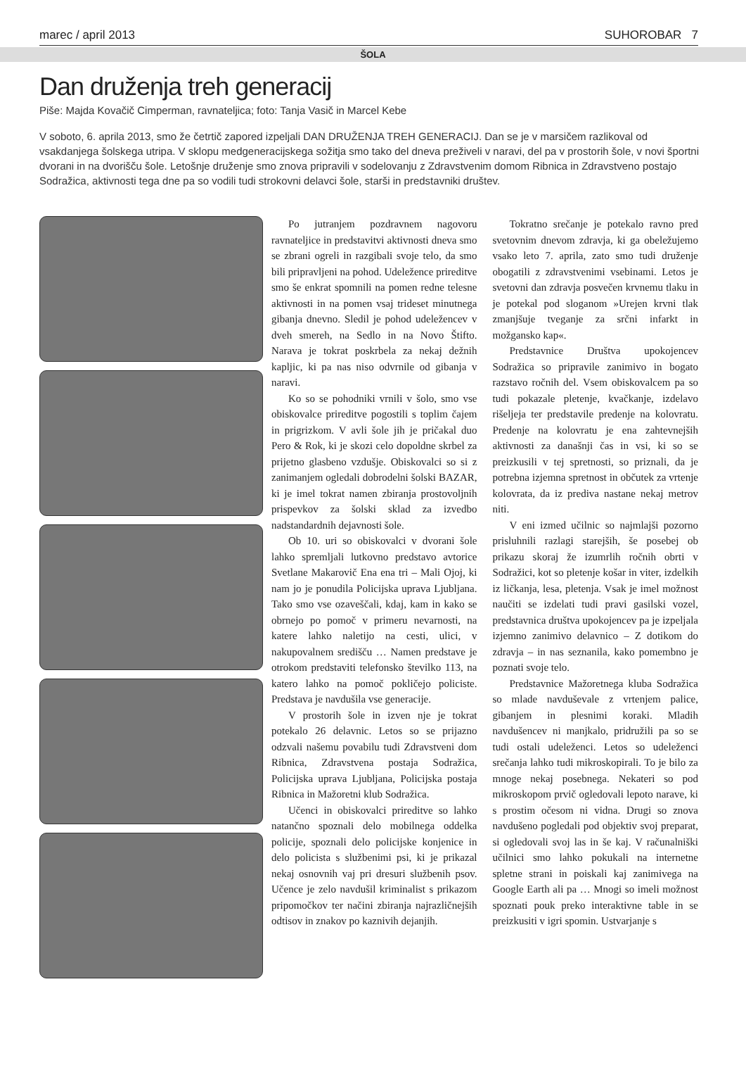marec / april 2013 SUHOROBAR 7
ŠOLA
Dan druženja treh generacij
Piše: Majda Kovačič Cimperman, ravnateljica; foto: Tanja Vasič in Marcel Kebe
V soboto, 6. aprila 2013, smo že četrtič zapored izpeljali DAN DRUŽENJA TREH GENERACIJ. Dan se je v marsičem razlikoval od vsakdanjega šolskega utripa. V sklopu medgeneracijskega sožitja smo tako del dneva preživeli v naravi, del pa v prostorih šole, v novi športni dvorani in na dvorišču šole. Letošnje druženje smo znova pripravili v sodelovanju z Zdravstvenim domom Ribnica in Zdravstveno postajo Sodražica, aktivnosti tega dne pa so vodili tudi strokovni delavci šole, starši in predstavniki društev.
Po jutranjem pozdravnem nagovoru ravnateljice in predstavitvi aktivnosti dneva smo se zbrani ogreli in razgibali svoje telo, da smo bili pripravljeni na pohod. Udeležence prireditve smo še enkrat spomnili na pomen redne telesne aktivnosti in na pomen vsaj trideset minutnega gibanja dnevno. Sledil je pohod udeležencev v dveh smereh, na Sedlo in na Novo Štifto. Narava je tokrat poskrbela za nekaj dežnih kapljic, ki pa nas niso odvrnile od gibanja v naravi.
Ko so se pohodniki vrnili v šolo, smo vse obiskovalce prireditve pogostili s toplim čajem in prigrizkom. V avli šole jih je pričakal duo Pero & Rok, ki je skozi celo dopoldne skrbel za prijetno glasbeno vzdušje. Obiskovalci so si z zanimanjem ogledali dobrodelni šolski BAZAR, ki je imel tokrat namen zbiranja prostovoljnih prispevkov za šolski sklad za izvedbo nadstandardnih dejavnosti šole.
Ob 10. uri so obiskovalci v dvorani šole lahko spremljali lutkovno predstavo avtorice Svetlane Makarovič Ena ena tri – Mali Ojoj, ki nam jo je ponudila Policijska uprava Ljubljana. Tako smo vse ozaveščali, kdaj, kam in kako se obrnejo po pomoč v primeru nevarnosti, na katere lahko naletijo na cesti, ulici, v nakupovalnem središču … Namen predstave je otrokom predstaviti telefonsko številko 113, na katero lahko na pomoč pokličejo policiste. Predstava je navdušila vse generacije.
V prostorih šole in izven nje je tokrat potekalo 26 delavnic. Letos so se prijazno odzvali našemu povabilu tudi Zdravstveni dom Ribnica, Zdravstvena postaja Sodražica, Policijska uprava Ljubljana, Policijska postaja Ribnica in Mažoretni klub Sodražica.
Učenci in obiskovalci prireditve so lahko natančno spoznali delo mobilnega oddelka policije, spoznali delo policijske konjenice in delo policista s službenimi psi, ki je prikazal nekaj osnovnih vaj pri dresuri službenih psov. Učence je zelo navdušil kriminalist s prikazom pripomočkov ter načini zbiranja najrazličnejših odtisov in znakov po kaznivih dejanjih.
Tokratno srečanje je potekalo ravno pred svetovnim dnevom zdravja, ki ga obeležujemo vsako leto 7. aprila, zato smo tudi druženje obogatili z zdravstvenimi vsebinami. Letos je svetovni dan zdravja posvečen krvnemu tlaku in je potekal pod sloganom »Urejen krvni tlak zmanjšuje tveganje za srčni infarkt in možgansko kap«.
Predstavnice Društva upokojencev Sodražica so pripravile zanimivo in bogato razstavo ročnih del. Vsem obiskovalcem pa so tudi pokazale pletenje, kvačkanje, izdelavo rišeljeja ter predstavile predenje na kolovratu. Predenje na kolovratu je ena zahtevnejših aktivnosti za današnji čas in vsi, ki so se preizkusili v tej spretnosti, so priznali, da je potrebna izjemna spretnost in občutek za vrtenje kolovrata, da iz prediva nastane nekaj metrov niti.
V eni izmed učilnic so najmlajši pozorno prisluhnili razlagi starejših, še posebej ob prikazu skoraj že izumrlih ročnih obrti v Sodražici, kot so pletenje košar in viter, izdelkih iz ličkanja, lesa, pletenja. Vsak je imel možnost naučiti se izdelati tudi pravi gasilski vozel, predstavnica društva upokojencev pa je izpeljala izjemno zanimivo delavnico – Z dotikom do zdravja – in nas seznanila, kako pomembno je poznati svoje telo.
Predstavnice Mažoretnega kluba Sodražica so mlade navduševale z vrtenjem palice, gibanjem in plesnimi koraki. Mladih navdušencev ni manjkalo, pridružili pa so se tudi ostali udeleženci. Letos so udeleženci srečanja lahko tudi mikroskopirali. To je bilo za mnoge nekaj posebnega. Nekateri so pod mikroskopom prvič ogledovali lepoto narave, ki s prostim očesom ni vidna. Drugi so znova navdušeno pogledali pod objektiv svoj preparat, si ogledovali svoj las in še kaj. V računalniški učilnici smo lahko pokukali na internetne spletne strani in poiskali kaj zanimivega na Google Earth ali pa … Mnogi so imeli možnost spoznati pouk preko interaktivne table in se preizkusiti v igri spomin. Ustvarjanje s